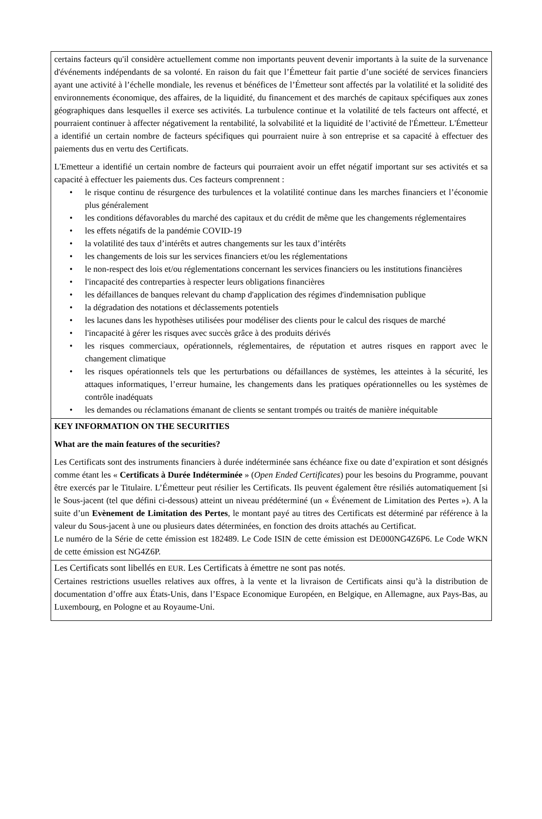certains facteurs qu'il considère actuellement comme non importants peuvent devenir importants à la suite de la survenance d'événements indépendants de sa volonté. En raison du fait que l’Émetteur fait partie d’une société de services financiers ayant une activité à l’échelle mondiale, les revenus et bénéfices de l’Émetteur sont affectés par la volatilité et la solidité des environnements économique, des affaires, de la liquidité, du financement et des marchés de capitaux spécifiques aux zones géographiques dans lesquelles il exerce ses activités. La turbulence continue et la volatilité de tels facteurs ont affecté, et pourraient continuer à affecter négativement la rentabilité, la solvabilité et la liquidité de l’activité de l'Émetteur. L'Émetteur a identifié un certain nombre de facteurs spécifiques qui pourraient nuire à son entreprise et sa capacité à effectuer des paiements dus en vertu des Certificats.
L'Emetteur a identifié un certain nombre de facteurs qui pourraient avoir un effet négatif important sur ses activités et sa capacité à effectuer les paiements dus. Ces facteurs comprennent :
• le risque continu de résurgence des turbulences et la volatilité continue dans les marches financiers et l’économie plus généralement
• les conditions défavorables du marché des capitaux et du crédit de même que les changements réglementaires
• les effets négatifs de la pandémie COVID-19
• la volatilité des taux d’intérêts et autres changements sur les taux d’intérêts
• les changements de lois sur les services financiers et/ou les réglementations
• le non-respect des lois et/ou réglementations concernant les services financiers ou les institutions financières
• l'incapacité des contreparties à respecter leurs obligations financières
• les défaillances de banques relevant du champ d'application des régimes d'indemnisation publique
• la dégradation des notations et déclassements potentiels
• les lacunes dans les hypothèses utilisées pour modéliser des clients pour le calcul des risques de marché
• l'incapacité à gérer les risques avec succès grâce à des produits dérivés
• les risques commerciaux, opérationnels, réglementaires, de réputation et autres risques en rapport avec le changement climatique
• les risques opérationnels tels que les perturbations ou défaillances de systèmes, les atteintes à la sécurité, les attaques informatiques, l’erreur humaine, les changements dans les pratiques opérationnelles ou les systèmes de contrôle inadéquats
• les demandes ou réclamations émanant de clients se sentant trompés ou traités de manière inéquitable
KEY INFORMATION ON THE SECURITIES
What are the main features of the securities?
Les Certificats sont des instruments financiers à durée indéterminée sans échéance fixe ou date d’expiration et sont désignés comme étant les « Certificats à Durée Indéterminée » (Open Ended Certificates) pour les besoins du Programme, pouvant être exercés par le Titulaire. L’Émetteur peut résilier les Certificats. Ils peuvent également être résiliés automatiquement [si le Sous-jacent (tel que défini ci-dessous) atteint un niveau prédéterminé (un « Événement de Limitation des Pertes »). A la suite d’un Evènement de Limitation des Pertes, le montant payé au titres des Certificats est déterminé par référence à la valeur du Sous-jacent à une ou plusieurs dates déterminées, en fonction des droits attachés au Certificat.
Le numéro de la Série de cette émission est 182489. Le Code ISIN de cette émission est DE000NG4Z6P6. Le Code WKN de cette émission est NG4Z6P.
Les Certificats sont libellés en EUR. Les Certificats à émettre ne sont pas notés.
Certaines restrictions usuelles relatives aux offres, à la vente et la livraison de Certificats ainsi qu’à la distribution de documentation d’offre aux États-Unis, dans l’Espace Economique Européen, en Belgique, en Allemagne, aux Pays-Bas, au Luxembourg, en Pologne et au Royaume-Uni.